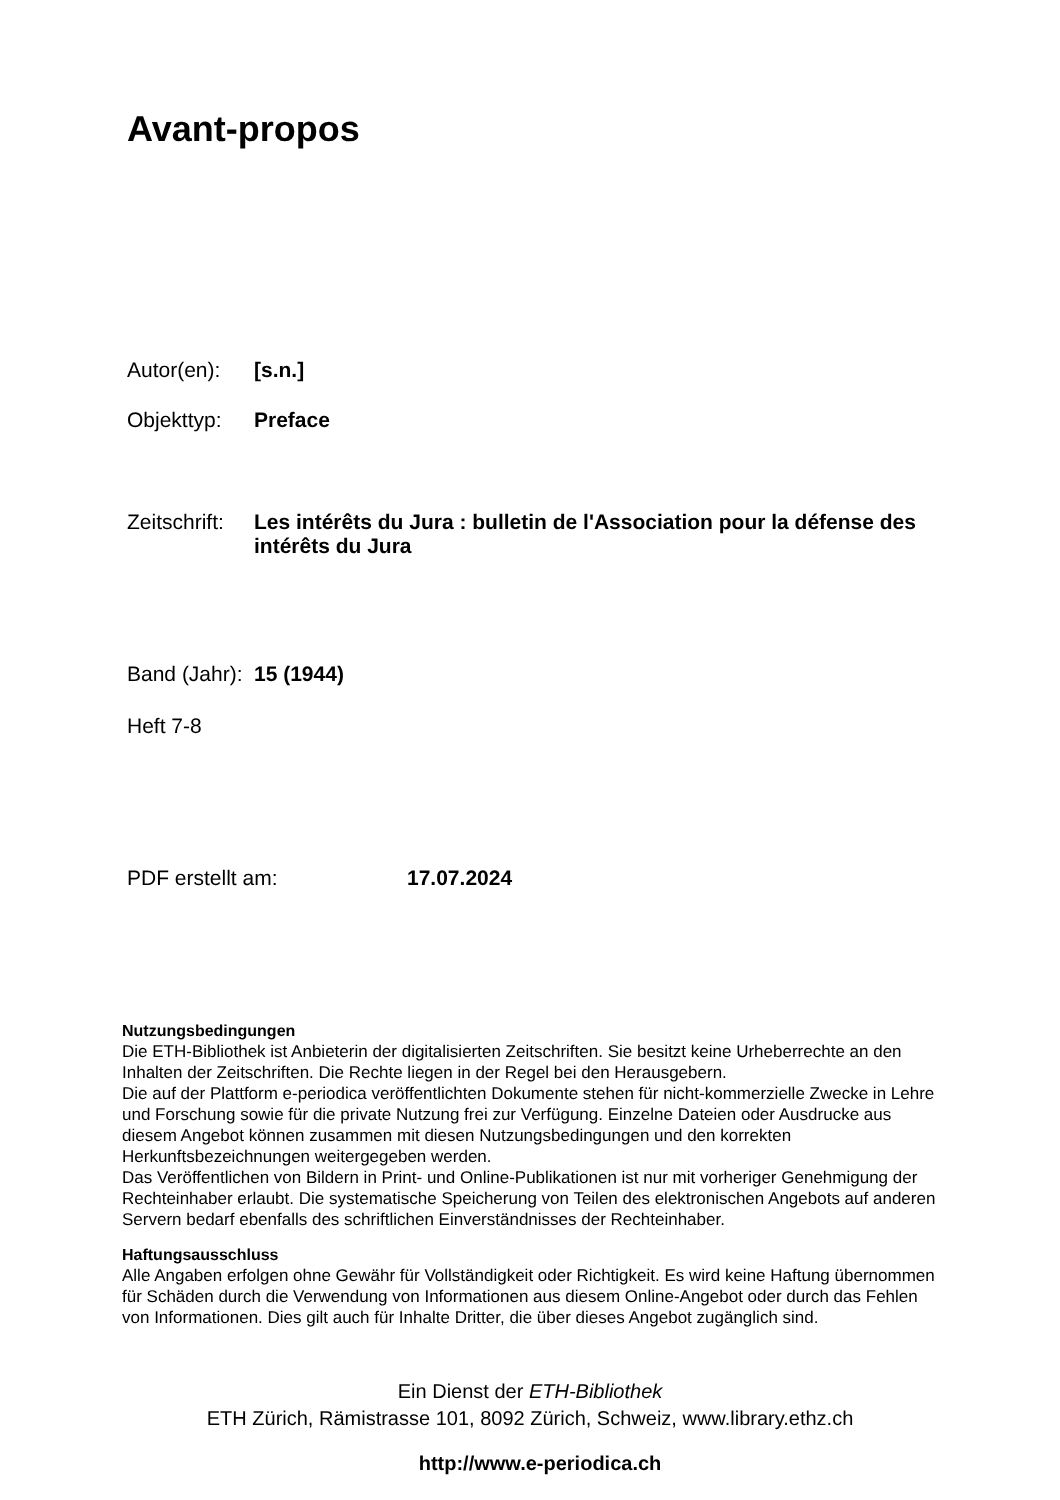Avant-propos
Autor(en): [s.n.]
Objekttyp: Preface
Zeitschrift: Les intérêts du Jura : bulletin de l'Association pour la défense des intérêts du Jura
Band (Jahr): 15 (1944)
Heft 7-8
PDF erstellt am: 17.07.2024
Nutzungsbedingungen
Die ETH-Bibliothek ist Anbieterin der digitalisierten Zeitschriften. Sie besitzt keine Urheberrechte an den Inhalten der Zeitschriften. Die Rechte liegen in der Regel bei den Herausgebern.
Die auf der Plattform e-periodica veröffentlichten Dokumente stehen für nicht-kommerzielle Zwecke in Lehre und Forschung sowie für die private Nutzung frei zur Verfügung. Einzelne Dateien oder Ausdrucke aus diesem Angebot können zusammen mit diesen Nutzungsbedingungen und den korrekten Herkunftsbezeichnungen weitergegeben werden.
Das Veröffentlichen von Bildern in Print- und Online-Publikationen ist nur mit vorheriger Genehmigung der Rechteinhaber erlaubt. Die systematische Speicherung von Teilen des elektronischen Angebots auf anderen Servern bedarf ebenfalls des schriftlichen Einverständnisses der Rechteinhaber.
Haftungsausschluss
Alle Angaben erfolgen ohne Gewähr für Vollständigkeit oder Richtigkeit. Es wird keine Haftung übernommen für Schäden durch die Verwendung von Informationen aus diesem Online-Angebot oder durch das Fehlen von Informationen. Dies gilt auch für Inhalte Dritter, die über dieses Angebot zugänglich sind.
Ein Dienst der ETH-Bibliothek
ETH Zürich, Rämistrasse 101, 8092 Zürich, Schweiz, www.library.ethz.ch
http://www.e-periodica.ch